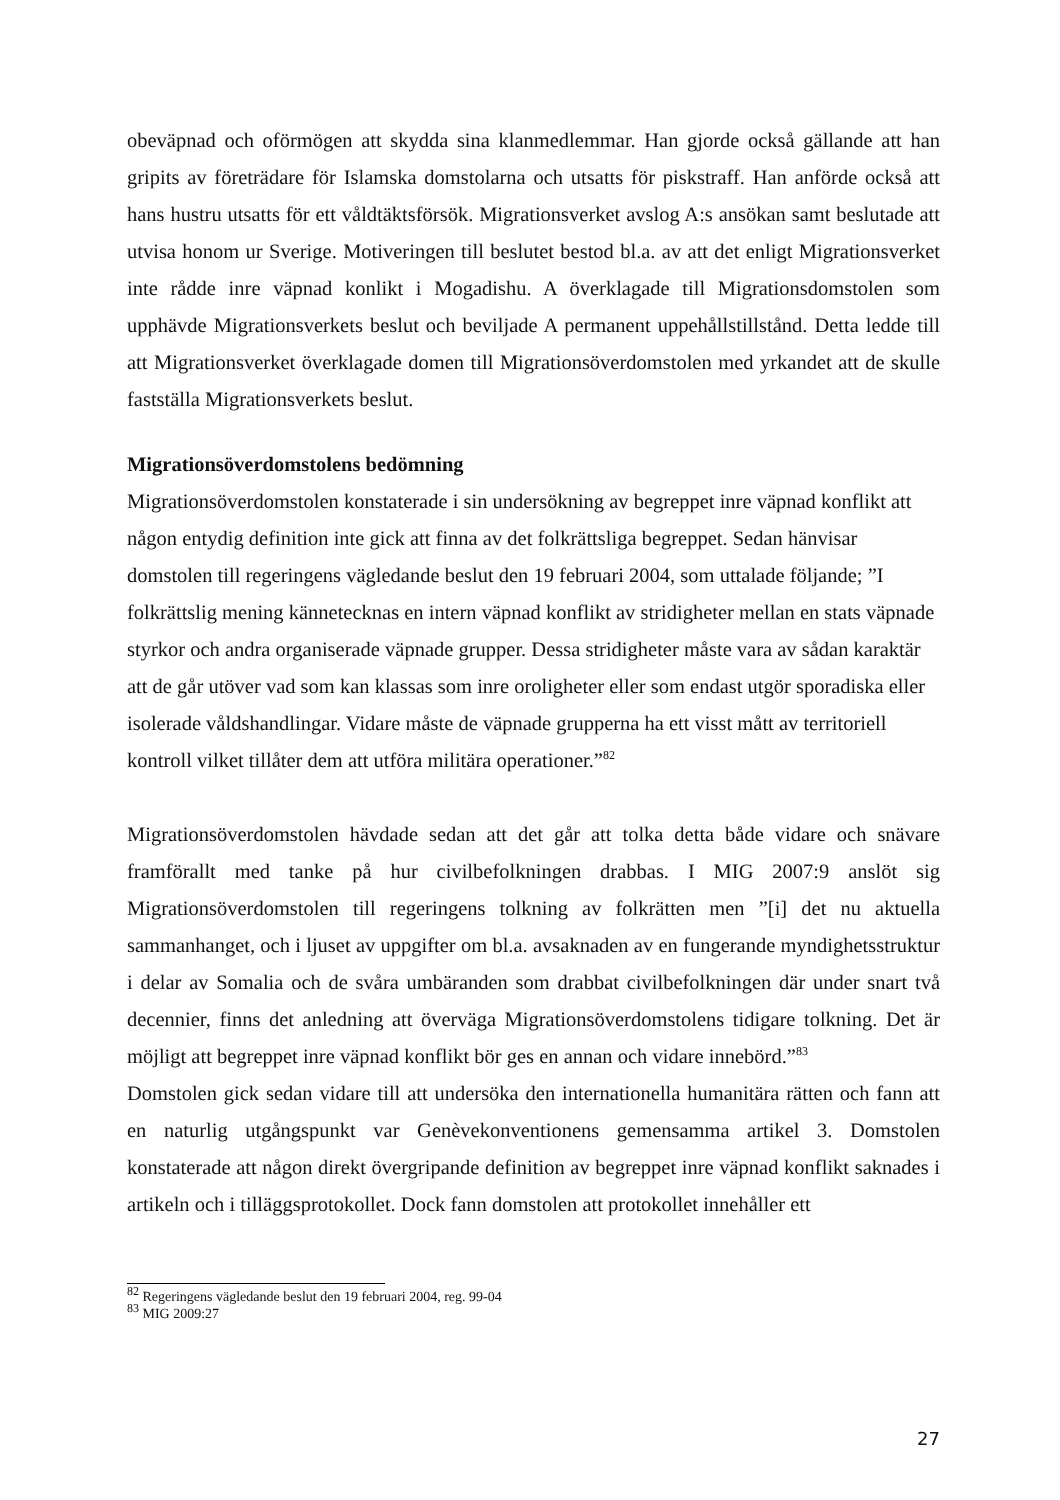obeväpnad och oförmögen att skydda sina klanmedlemmar. Han gjorde också gällande att han gripits av företrädare för Islamska domstolarna och utsatts för piskstraff. Han anförde också att hans hustru utsatts för ett våldtäktsförsök. Migrationsverket avslog A:s ansökan samt beslutade att utvisa honom ur Sverige. Motiveringen till beslutet bestod bl.a. av att det enligt Migrationsverket inte rådde inre väpnad konlikt i Mogadishu. A överklagade till Migrationsdomstolen som upphävde Migrationsverkets beslut och beviljade A permanent uppehållstillstånd. Detta ledde till att Migrationsverket överklagade domen till Migrationsöverdomstolen med yrkandet att de skulle fastställa Migrationsverkets beslut.
Migrationsöverdomstolens bedömning
Migrationsöverdomstolen konstaterade i sin undersökning av begreppet inre väpnad konflikt att någon entydig definition inte gick att finna av det folkrättsliga begreppet. Sedan hänvisar domstolen till regeringens vägledande beslut den 19 februari 2004, som uttalade följande; ”I folkrättslig mening kännetecknas en intern väpnad konflikt av stridigheter mellan en stats väpnade styrkor och andra organiserade väpnade grupper. Dessa stridigheter måste vara av sådan karaktär att de går utöver vad som kan klassas som inre oroligheter eller som endast utgör sporadiska eller isolerade våldshandlingar. Vidare måste de väpnade grupperna ha ett visst mått av territoriell kontroll vilket tillåter dem att utföra militära operationer.”<sup>82</sup>
Migrationsöverdomstolen hävdade sedan att det går att tolka detta både vidare och snävare framförallt med tanke på hur civilbefolkningen drabbas. I MIG 2007:9 anslöt sig Migrationsöverdomstolen till regeringens tolkning av folkrätten men ”[i] det nu aktuella sammanhanget, och i ljuset av uppgifter om bl.a. avsaknaden av en fungerande myndighetsstruktur i delar av Somalia och de svåra umbäranden som drabbat civilbefolkningen där under snart två decennier, finns det anledning att överväga Migrationsöverdomstolens tidigare tolkning. Det är möjligt att begreppet inre väpnad konflikt bör ges en annan och vidare innebörd.”<sup>83</sup>
Domstolen gick sedan vidare till att undersöka den internationella humanitära rätten och fann att en naturlig utgångspunkt var Genèvekonventionens gemensamma artikel 3. Domstolen konstaterade att någon direkt övergripande definition av begreppet inre väpnad konflikt saknades i artikeln och i tilläggsprotokollet. Dock fann domstolen att protokollet innehåller ett
<sup>82</sup> Regeringens vägledande beslut den 19 februari 2004, reg. 99-04
<sup>83</sup> MIG 2009:27
27